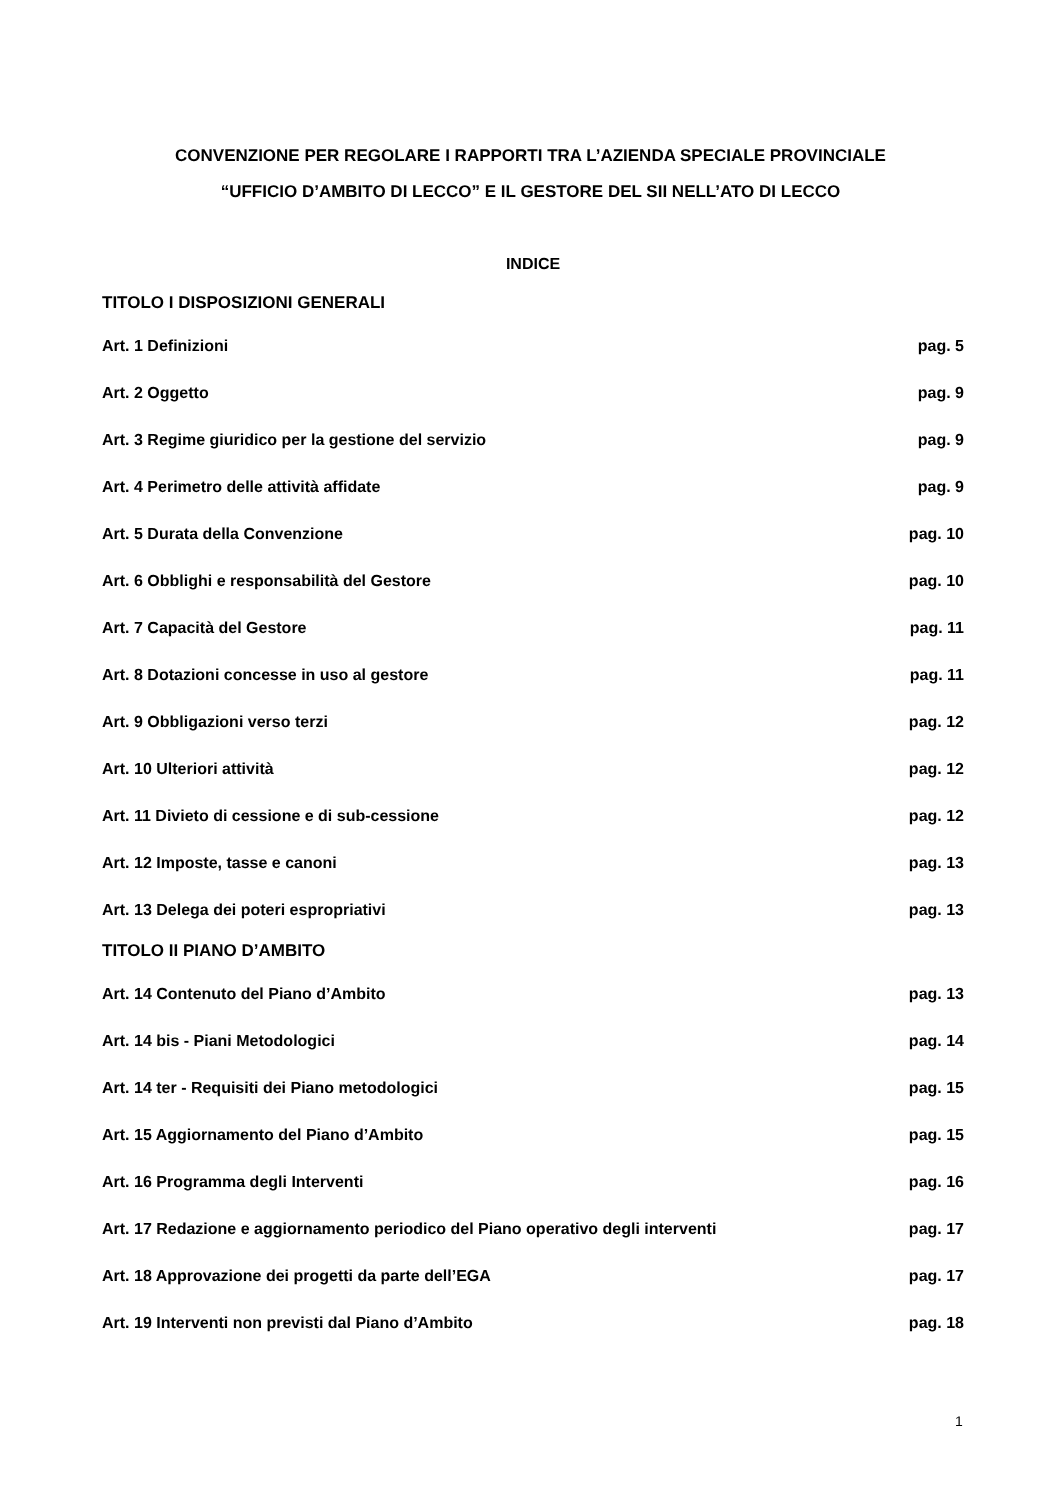CONVENZIONE PER REGOLARE I RAPPORTI TRA L’AZIENDA SPECIALE PROVINCIALE
“UFFICIO D’AMBITO DI LECCO” E IL GESTORE DEL SII NELL’ATO DI LECCO
INDICE
TITOLO I DISPOSIZIONI GENERALI
Art. 1 Definizioni pag. 5
Art. 2 Oggetto pag. 9
Art. 3 Regime giuridico per la gestione del servizio pag. 9
Art. 4 Perimetro delle attività affidate pag. 9
Art. 5 Durata della Convenzione pag. 10
Art. 6 Obblighi e responsabilità del Gestore pag. 10
Art. 7 Capacità del Gestore pag. 11
Art. 8 Dotazioni concesse in uso al gestore pag. 11
Art. 9 Obbligazioni verso terzi pag. 12
Art. 10 Ulteriori attività pag. 12
Art. 11 Divieto di cessione e di sub-cessione pag. 12
Art. 12 Imposte, tasse e canoni pag. 13
Art. 13 Delega dei poteri espropriativi pag. 13
TITOLO II PIANO D’AMBITO
Art. 14 Contenuto del Piano d’Ambito pag. 13
Art. 14 bis - Piani Metodologici pag. 14
Art. 14 ter - Requisiti dei Piano metodologici pag. 15
Art. 15 Aggiornamento del Piano d’Ambito pag. 15
Art. 16 Programma degli Interventi pag. 16
Art. 17 Redazione e aggiornamento periodico del Piano operativo degli interventi pag. 17
Art. 18 Approvazione dei progetti da parte dell’EGA pag. 17
Art. 19 Interventi non previsti dal Piano d’Ambito pag. 18
1